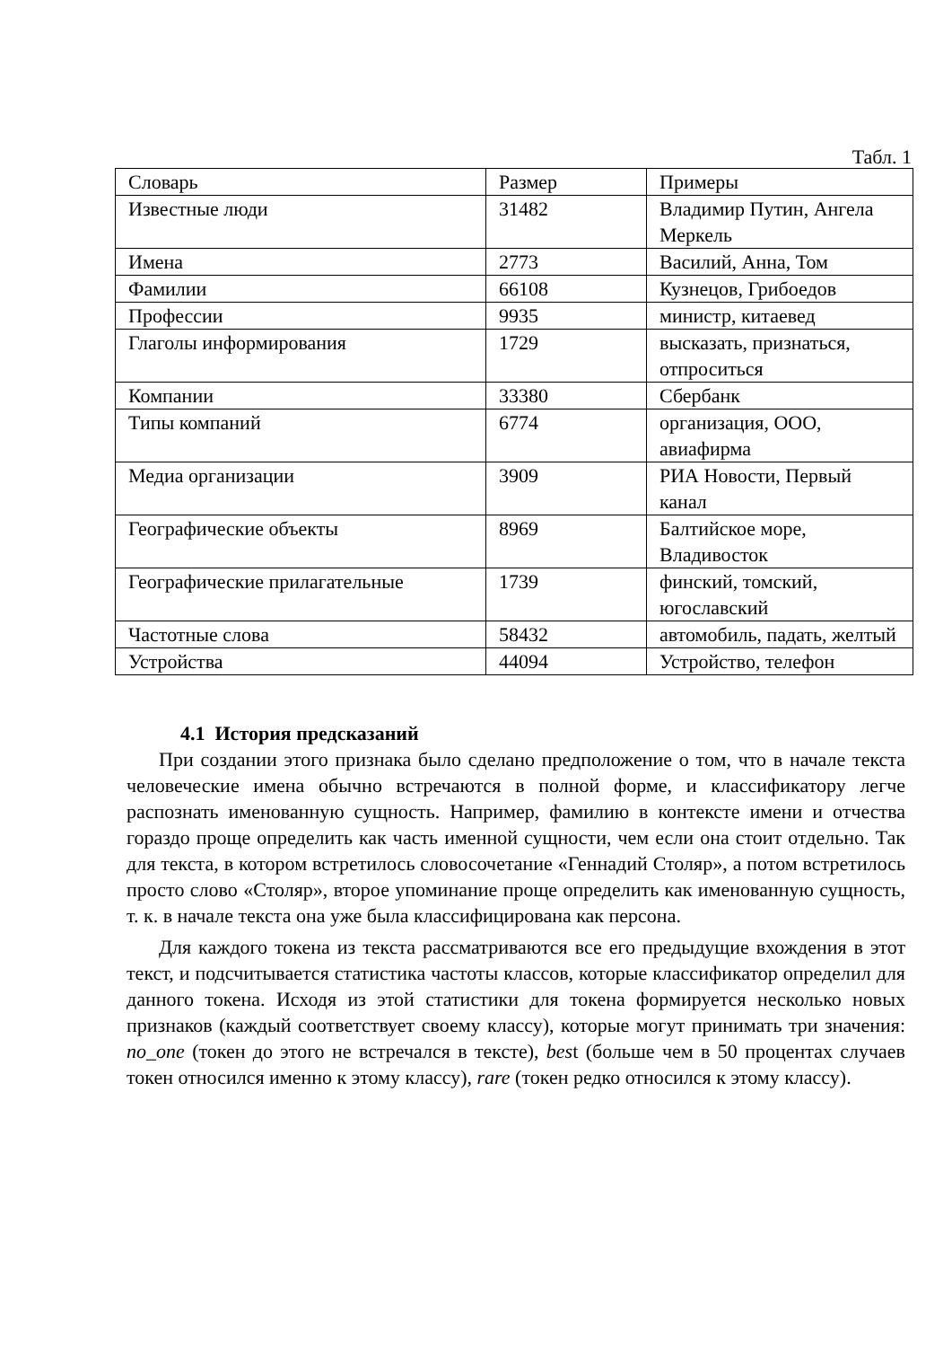Табл. 1
| Словарь | Размер | Примеры |
| --- | --- | --- |
| Известные люди | 31482 | Владимир Путин, Ангела Меркель |
| Имена | 2773 | Василий, Анна, Том |
| Фамилии | 66108 | Кузнецов, Грибоедов |
| Профессии | 9935 | министр, китаевед |
| Глаголы информирования | 1729 | высказать, признаться, отпроситься |
| Компании | 33380 | Сбербанк |
| Типы компаний | 6774 | организация, ООО, авиафирма |
| Медиа организации | 3909 | РИА Новости, Первый канал |
| Географические объекты | 8969 | Балтийское море, Владивосток |
| Географические прилагательные | 1739 | финский, томский, югославский |
| Частотные слова | 58432 | автомобиль, падать, желтый |
| Устройства | 44094 | Устройство, телефон |
4.1 История предсказаний
При создании этого признака было сделано предположение о том, что в начале текста человеческие имена обычно встречаются в полной форме, и классификатору легче распознать именованную сущность. Например, фамилию в контексте имени и отчества гораздо проще определить как часть именной сущности, чем если она стоит отдельно. Так для текста, в котором встретилось словосочетание «Геннадий Столяр», а потом встретилось просто слово «Столяр», второе упоминание проще определить как именованную сущность, т. к. в начале текста она уже была классифицирована как персона.
Для каждого токена из текста рассматриваются все его предыдущие вхождения в этот текст, и подсчитывается статистика частоты классов, которые классификатор определил для данного токена. Исходя из этой статистики для токена формируется несколько новых признаков (каждый соответствует своему классу), которые могут принимать три значения: no_one (токен до этого не встречался в тексте), best (больше чем в 50 процентах случаев токен относился именно к этому классу), rare (токен редко относился к этому классу).